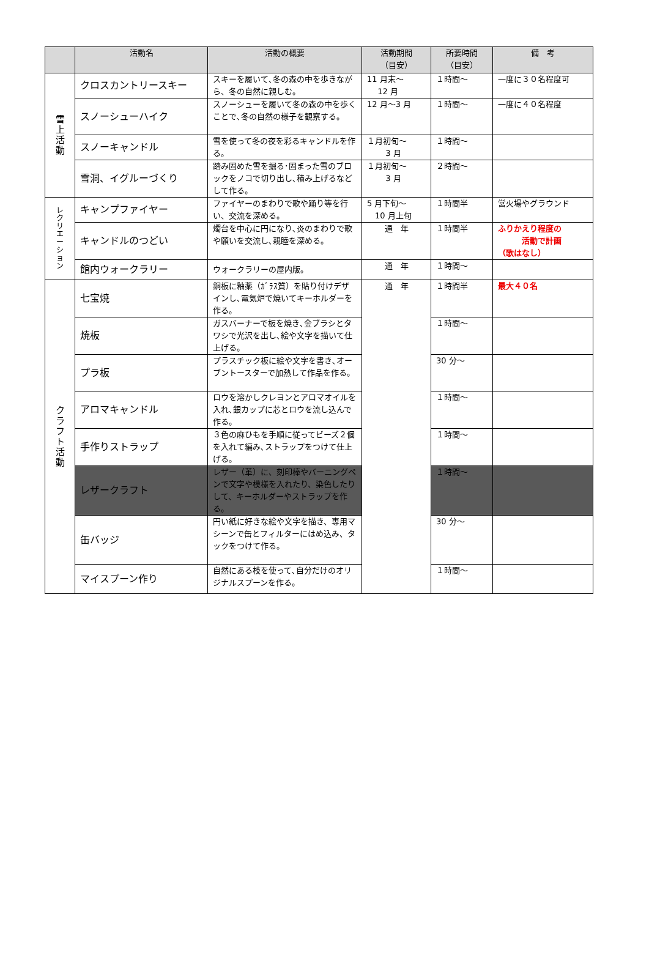| | 活動名 | 活動の概要 | 活動期間 （目安） | 所要時間 （目安） | 備 考 |
| --- | --- | --- | --- | --- | --- |
| 雪 上 活 動 | クロスカントリースキー | スキーを履いて､冬の森の中を歩きながら、冬の自然に親しむ。 | 11 月末～ 12 月 | １時間～ | 一度に３０名程度可 |
| | スノーシューハイク | スノーシューを履いて冬の森の中を歩くことで､冬の自然の様子を観察する。 | 12 月～3 月 | １時間～ | 一度に４０名程度 |
| | スノーキャンドル | 雪を使って冬の夜を彩るキャンドルを作る。 | １月初旬～ 3 月 | １時間～ | |
| | 雪洞、イグルーづくり | 踏み固めた雪を掘る･固まった雪のブロックをノコで切り出し､積み上げるなどして作る。 | １月初旬～ 3 月 | ２時間～ | |
| レ ク リ エ ー シ ョ ン | キャンプファイヤー | ファイヤーのまわりで歌や踊り等を行い、交流を深める。 | 5 月下旬～ 10 月上旬 | １時間半 | 営火場やグラウンド |
| | キャンドルのつどい | 燭台を中心に円になり､炎のまわりで歌や願いを交流し､親睦を深める。 | 通 年 | １時間半 | ふりかえり程度の 活動で計画 （歌はなし） |
| | 館内ウォークラリー | ウォークラリーの屋内版。 | 通 年 | １時間～ | |
| ク ラ フ ト 活 動 | 七宝焼 | 銅板に釉薬（ｶﾞﾗｽ質）を貼り付けデザインし､電気炉で焼いてキーホルダーを作る。 | 通 年 | １時間半 | 最大４０名 |
| | 焼板 | ガスバーナーで板を焼き､金ブラシとタワシで光沢を出し､絵や文字を描いて仕上げる。 | | １時間～ | |
| | プラ板 | プラスチック板に絵や文字を書き､オーブントースターで加熱して作品を作る。 | | 30 分～ | |
| | アロマキャンドル | ロウを溶かしクレヨンとアロマオイルを入れ､銀カップに芯とロウを流し込んで作る。 | | １時間～ | |
| | 手作りストラップ | ３色の麻ひもを手順に従ってビーズ２個を入れて編み､ストラップをつけて仕上げる。 | | １時間～ | |
| | レザークラフト | レザー（革）に、刻印棒やバーニングペンで文字や模様を入れたり、染色したりして、キーホルダーやストラップを作る。 | | １時間～ | |
| | 缶バッジ | 円い紙に好きな絵や文字を描き、専用マシーンで缶とフィルターにはめ込み、タックをつけて作る。 | | 30 分～ | |
| | マイスプーン作り | 自然にある枝を使って､自分だけのオリジナルスプーンを作る。 | | １時間～ | |